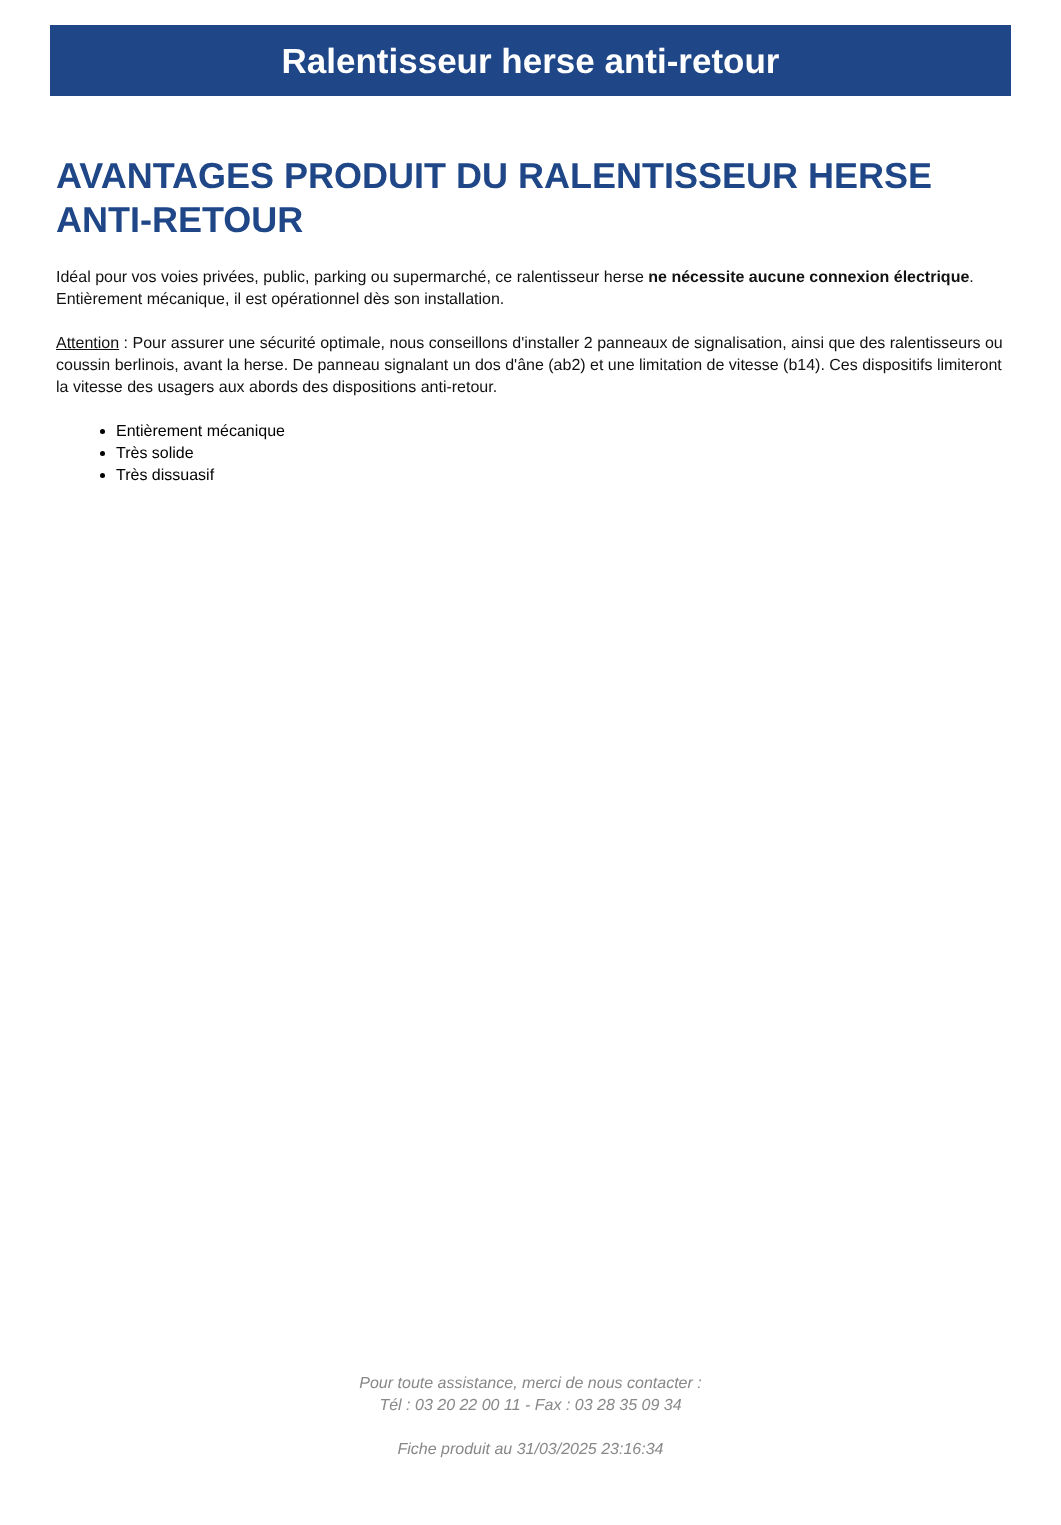Ralentisseur herse anti-retour
AVANTAGES PRODUIT DU RALENTISSEUR HERSE ANTI-RETOUR
Idéal pour vos voies privées, public, parking ou supermarché, ce ralentisseur herse ne nécessite aucune connexion électrique. Entièrement mécanique, il est opérationnel dès son installation.
Attention : Pour assurer une sécurité optimale, nous conseillons d'installer 2 panneaux de signalisation, ainsi que des ralentisseurs ou coussin berlinois, avant la herse. De panneau signalant un dos d'âne (ab2) et une limitation de vitesse (b14). Ces dispositifs limiteront la vitesse des usagers aux abords des dispositions anti-retour.
Entièrement mécanique
Très solide
Très dissuasif
Pour toute assistance, merci de nous contacter :
Tél : 03 20 22 00 11 - Fax : 03 28 35 09 34
Fiche produit au 31/03/2025 23:16:34